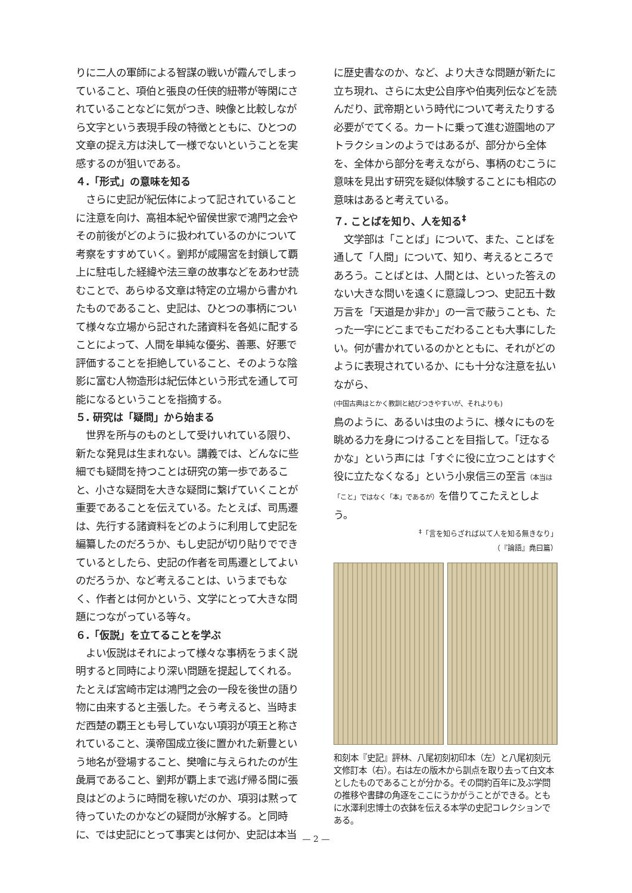りに二人の軍師による智謀の戦いが霞んでしまっていること、項伯と張良の任侠的紐帯が等閑にされていることなどに気がつき、映像と比較しながら文字という表現手段の特徴とともに、ひとつの文章の捉え方は決して一様でないということを実感するのが狙いである。
４.「形式」の意味を知る
　さらに史記が紀伝体によって記されていることに注意を向け、高祖本紀や留侯世家で鴻門之会やその前後がどのように扱われているのかについて考察をすすめていく。劉邦が咸陽宮を封鎖して覇上に駐屯した経緯や法三章の故事などをあわせ読むことで、あらゆる文章は特定の立場から書かれたものであること、史記は、ひとつの事柄について様々な立場から記された諸資料を各処に配することによって、人間を単純な優劣、善悪、好悪で評価することを拒絶していること、そのような陰影に富む人物造形は紀伝体という形式を通して可能になるということを指摘する。
５. 研究は「疑問」から始まる
　世界を所与のものとして受けいれている限り、新たな発見は生まれない。講義では、どんなに些細でも疑問を持つことは研究の第一歩であること、小さな疑問を大きな疑問に繋げていくことが重要であることを伝えている。たとえば、司馬遷は、先行する諸資料をどのように利用して史記を編纂したのだろうか、もし史記が切り貼りでできているとしたら、史記の作者を司馬遷としてよいのだろうか、など考えることは、いうまでもなく、作者とは何かという、文学にとって大きな問題につながっている等々。
６.「仮説」を立てることを学ぶ
　よい仮説はそれによって様々な事柄をうまく説明すると同時により深い問題を提起してくれる。たとえば宮崎市定は鴻門之会の一段を後世の語り物に由来すると主張した。そう考えると、当時まだ西楚の覇王とも号していない項羽が項王と称されていること、漢帝国成立後に置かれた新豊という地名が登場すること、樊噲に与えられたのが生彘肩であること、劉邦が覇上まで逃げ帰る間に張良はどのように時間を稼いだのか、項羽は黙って待っていたのかなどの疑問が氷解する。と同時に、では史記にとって事実とは何か、史記は本当
に歴史書なのか、など、より大きな問題が新たに立ち現れ、さらに太史公自序や伯夷列伝などを読んだり、武帝期という時代について考えたりする必要がでてくる。カートに乗って進む遊園地のアトラクションのようではあるが、部分から全体を、全体から部分を考えながら、事柄のむこうに意味を見出す研究を疑似体験することにも相応の意味はあると考えている。
７. ことばを知り、人を知る<sup>‡</sup>
　文学部は「ことば」について、また、ことばを通して「人間」について、知り、考えるところであろう。ことばとは、人間とは、といった答えのない大きな問いを遠くに意識しつつ、史記五十数万言を「天道是か非か」の一言で蔽うことも、たった一字にどこまでもこだわることも大事にしたい。何が書かれているのかとともに、それがどのように表現されているか、にも十分な注意を払いながら、
(中国古典はとかく教訓と結びつきやすいが、それよりも)
鳥のように、あるいは虫のように、様々にものを眺める力を身につけることを目指して。「迂なるかな」という声には「すぐに役に立つことはすぐ役に立たなくなる」という小泉信三の至言（本当は「こと」ではなく「本」であるが）を借りてこたえとしよう。
<sup>‡</sup>「言を知らざれば以て人を知る無きなり」
（『論語』堯曰篇）
和刻本『史記』評林、八尾初刻初印本（左）と八尾初刻元文修訂本（右）。右は左の版木から訓点を取り去って白文本としたものであることが分かる。その間約百年に及ぶ学問の推移や書肆の角逐をここにうかがうことができる。ともに水澤利忠博士の衣鉢を伝える本学の史記コレクションである。
— 2 —